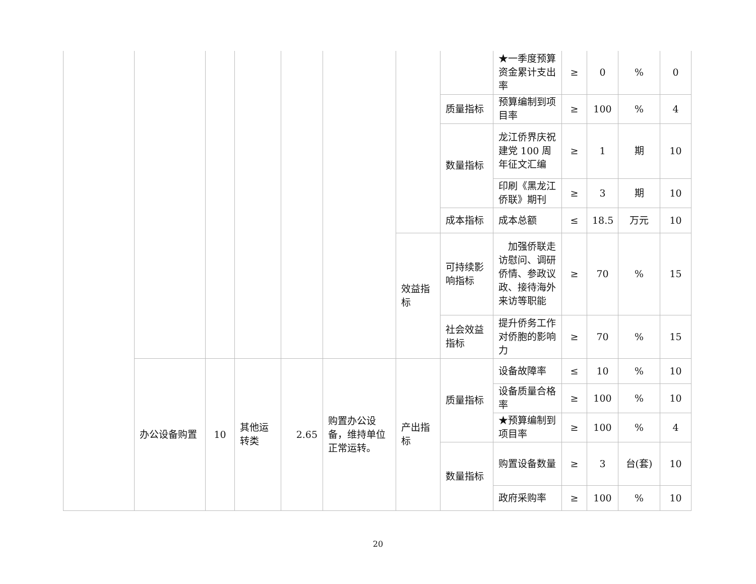| | | | | | | | | ★一季度预算资金累计支出率 | ≥ | 0 | % | 0 |
| | | | | | | | 质量指标 | 预算编制到项目率 | ≥ | 100 | % | 4 |
| | | | | | | | 数量指标 | 龙江侨界庆祝建党 100 周年征文汇编 | ≥ | 1 | 期 | 10 |
| | | | | | | | | 印刷《黑龙江侨联》期刊 | ≥ | 3 | 期 | 10 |
| | | | | | | | 成本指标 | 成本总额 | ≤ | 18.5 | 万元 | 10 |
| | | | | | | 效益指标 | 可持续影响指标 | 加强侨联走访慰问、调研侨情、参政议政、接待海外来访等职能 | ≥ | 70 | % | 15 |
| | | | | | | | 社会效益指标 | 提升侨务工作对侨胞的影响力 | ≥ | 70 | % | 15 |
| | 办公设备购置 | 10 | 其他运转类 | 2.65 | 购置办公设备，维持单位正常运转。 | 产出指标 | 质量指标 | 设备故障率 | ≤ | 10 | % | 10 |
| | | | | | | | | 设备质量合格率 | ≥ | 100 | % | 10 |
| | | | | | | | | ★预算编制到项目率 | ≥ | 100 | % | 4 |
| | | | | | | | 数量指标 | 购置设备数量 | ≥ | 3 | 台(套) | 10 |
| | | | | | | | | 政府采购率 | ≥ | 100 | % | 10 |
20